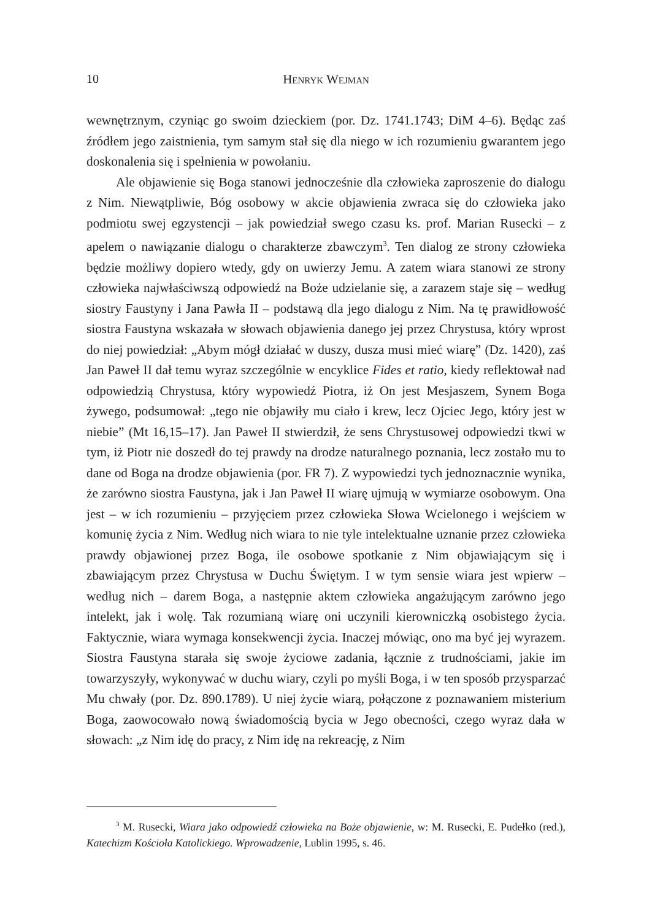10 Henryk Wejman
wewnętrznym, czyniąc go swoim dzieckiem (por. Dz. 1741.1743; DiM 4–6). Będąc zaś źródłem jego zaistnienia, tym samym stał się dla niego w ich rozumieniu gwarantem jego doskonalenia się i spełnienia w powołaniu.
Ale objawienie się Boga stanowi jednocześnie dla człowieka zaproszenie do dialogu z Nim. Niewątpliwie, Bóg osobowy w akcie objawienia zwraca się do człowieka jako podmiotu swej egzystencji – jak powiedział swego czasu ks. prof. Marian Rusecki – z apelem o nawiązanie dialogu o charakterze zbawczym<sup>3</sup>. Ten dialog ze strony człowieka będzie możliwy dopiero wtedy, gdy on uwierzy Jemu. A zatem wiara stanowi ze strony człowieka najwłaściwszą odpowiedź na Boże udzielanie się, a zarazem staje się – według siostry Faustyny i Jana Pawła II – podstawą dla jego dialogu z Nim. Na tę prawidłowość siostra Faustyna wskazała w słowach objawienia danego jej przez Chrystusa, który wprost do niej powiedział: „Abym mógł działać w duszy, dusza musi mieć wiarę” (Dz. 1420), zaś Jan Paweł II dał temu wyraz szczególnie w encyklice Fides et ratio, kiedy reflektował nad odpowiedzią Chrystusa, który wypowiedź Piotra, iż On jest Mesjaszem, Synem Boga żywego, podsumował: „tego nie objawiły mu ciało i krew, lecz Ojciec Jego, który jest w niebie” (Mt 16,15–17). Jan Paweł II stwierdził, że sens Chrystusowej odpowiedzi tkwi w tym, iż Piotr nie doszedł do tej prawdy na drodze naturalnego poznania, lecz zostało mu to dane od Boga na drodze objawienia (por. FR 7). Z wypowiedzi tych jednoznacznie wynika, że zarówno siostra Faustyna, jak i Jan Paweł II wiarę ujmują w wymiarze osobowym. Ona jest – w ich rozumieniu – przyjęciem przez człowieka Słowa Wcielonego i wejściem w komunię życia z Nim. Według nich wiara to nie tyle intelektualne uznanie przez człowieka prawdy objawionej przez Boga, ile osobowe spotkanie z Nim objawiającym się i zbawiającym przez Chrystusa w Duchu Świętym. I w tym sensie wiara jest wpierw – według nich – darem Boga, a następnie aktem człowieka angażującym zarówno jego intelekt, jak i wolę. Tak rozumianą wiarę oni uczynili kierowniczką osobistego życia. Faktycznie, wiara wymaga konsekwencji życia. Inaczej mówiąc, ono ma być jej wyrazem. Siostra Faustyna starała się swoje życiowe zadania, łącznie z trudnościami, jakie im towarzyszyły, wykonywać w duchu wiary, czyli po myśli Boga, i w ten sposób przysparzać Mu chwały (por. Dz. 890.1789). U niej życie wiarą, połączone z poznawaniem misterium Boga, zaowocowało nową świadomością bycia w Jego obecności, czego wyraz dała w słowach: „z Nim idę do pracy, z Nim idę na rekreację, z Nim
<sup>3</sup> M. Rusecki, Wiara jako odpowiedź człowieka na Boże objawienie, w: M. Rusecki, E. Pudełko (red.), Katechizm Kościoła Katolickiego. Wprowadzenie, Lublin 1995, s. 46.